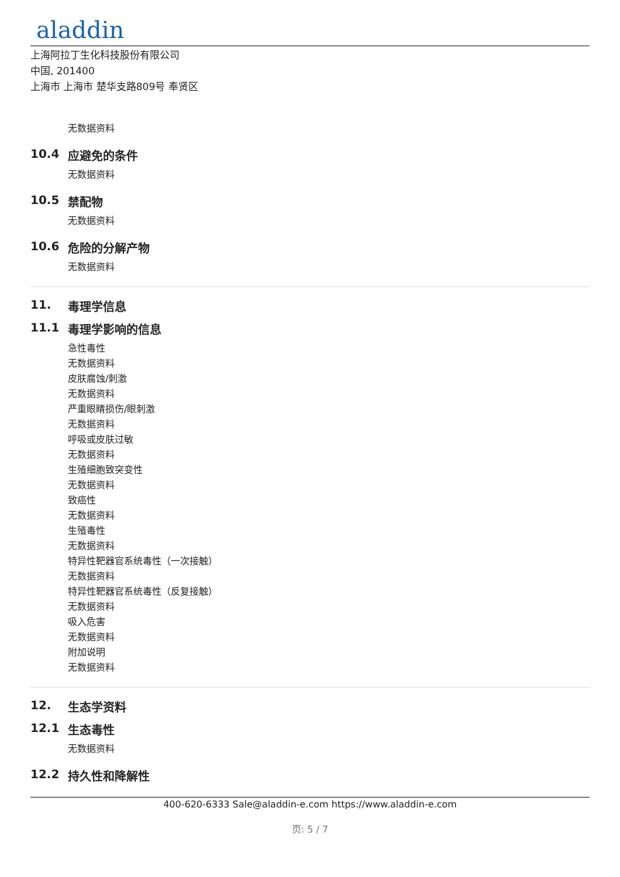aladdin
上海阿拉丁生化科技股份有限公司
中国, 201400
上海市 上海市 楚华支路809号 奉贤区
无数据资料
10.4 应避免的条件
无数据资料
10.5 禁配物
无数据资料
10.6 危险的分解产物
无数据资料
11. 毒理学信息
11.1 毒理学影响的信息
急性毒性
无数据资料
皮肤腐蚀/刺激
无数据资料
严重眼睛损伤/眼刺激
无数据资料
呼吸或皮肤过敏
无数据资料
生殖细胞致突变性
无数据资料
致癌性
无数据资料
生殖毒性
无数据资料
特异性靶器官系统毒性（一次接触）
无数据资料
特异性靶器官系统毒性（反复接触）
无数据资料
吸入危害
无数据资料
附加说明
无数据资料
12. 生态学资料
12.1 生态毒性
无数据资料
12.2 持久性和降解性
400-620-6333 Sale@aladdin-e.com https://www.aladdin-e.com
页: 5 / 7